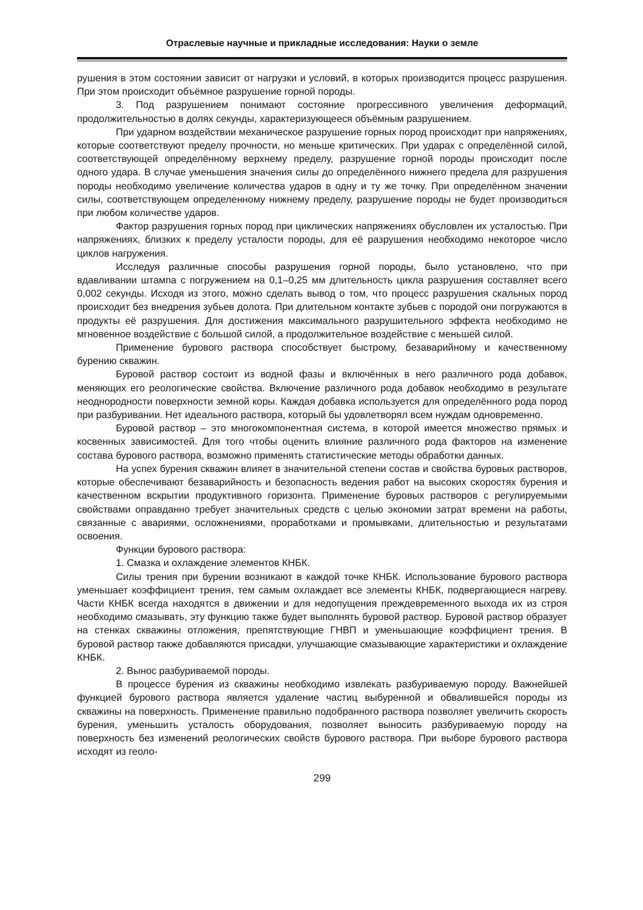Отраслевые научные и прикладные исследования: Науки о земле
рушения в этом состоянии зависит от нагрузки и условий, в которых производится процесс разрушения. При этом происходит объёмное разрушение горной породы.
3. Под разрушением понимают состояние прогрессивного увеличения деформаций, продолжительностью в долях секунды, характеризующееся объёмным разрушением.
При ударном воздействии механическое разрушение горных пород происходит при напряжениях, которые соответствуют пределу прочности, но меньше критических. При ударах с определённой силой, соответствующей определённому верхнему пределу, разрушение горной породы происходит после одного удара. В случае уменьшения значения силы до определённого нижнего предела для разрушения породы необходимо увеличение количества ударов в одну и ту же точку. При определённом значении силы, соответствующем определенному нижнему пределу, разрушение породы не будет производиться при любом количестве ударов.
Фактор разрушения горных пород при циклических напряжениях обусловлен их усталостью. При напряжениях, близких к пределу усталости породы, для её разрушения необходимо некоторое число циклов нагружения.
Исследуя различные способы разрушения горной породы, было установлено, что при вдавливании штампа с погружением на 0,1–0,25 мм длительность цикла разрушения составляет всего 0,002 секунды. Исходя из этого, можно сделать вывод о том, что процесс разрушения скальных пород происходит без внедрения зубьев долота. При длительном контакте зубьев с породой они погружаются в продукты её разрушения. Для достижения максимального разрушительного эффекта необходимо не мгновенное воздействие с большой силой, а продолжительное воздействие с меньшей силой.
Применение бурового раствора способствует быстрому, безаварийному и качественному бурению скважин.
Буровой раствор состоит из водной фазы и включённых в него различного рода добавок, меняющих его реологические свойства. Включение различного рода добавок необходимо в результате неоднородности поверхности земной коры. Каждая добавка используется для определённого рода пород при разбуривании. Нет идеального раствора, который бы удовлетворял всем нуждам одновременно.
Буровой раствор – это многокомпонентная система, в которой имеется множество прямых и косвенных зависимостей. Для того чтобы оценить влияние различного рода факторов на изменение состава бурового раствора, возможно применять статистические методы обработки данных.
На успех бурения скважин влияет в значительной степени состав и свойства буровых растворов, которые обеспечивают безаварийность и безопасность ведения работ на высоких скоростях бурения и качественном вскрытии продуктивного горизонта. Применение буровых растворов с регулируемыми свойствами оправданно требует значительных средств с целью экономии затрат времени на работы, связанные с авариями, осложнениями, проработками и промывками, длительностью и результатами освоения.
Функции бурового раствора:
1. Смазка и охлаждение элементов КНБК.
Силы трения при бурении возникают в каждой точке КНБК. Использование бурового раствора уменьшает коэффициент трения, тем самым охлаждает все элементы КНБК, подвергающиеся нагреву. Части КНБК всегда находятся в движении и для недопущения преждевременного выхода их из строя необходимо смазывать, эту функцию также будет выполнять буровой раствор. Буровой раствор образует на стенках скважины отложения, препятствующие ГНВП и уменьшающие коэффициент трения. В буровой раствор также добавляются присадки, улучшающие смазывающие характеристики и охлаждение КНБК.
2. Вынос разбуриваемой породы.
В процессе бурения из скважины необходимо извлекать разбуриваемую породу. Важнейшей функцией бурового раствора является удаление частиц выбуренной и обвалившейся породы из скважины на поверхность. Применение правильно подобранного раствора позволяет увеличить скорость бурения, уменьшить усталость оборудования, позволяет выносить разбуриваемую породу на поверхность без изменений реологических свойств бурового раствора. При выборе бурового раствора исходят из гео­ло-
299